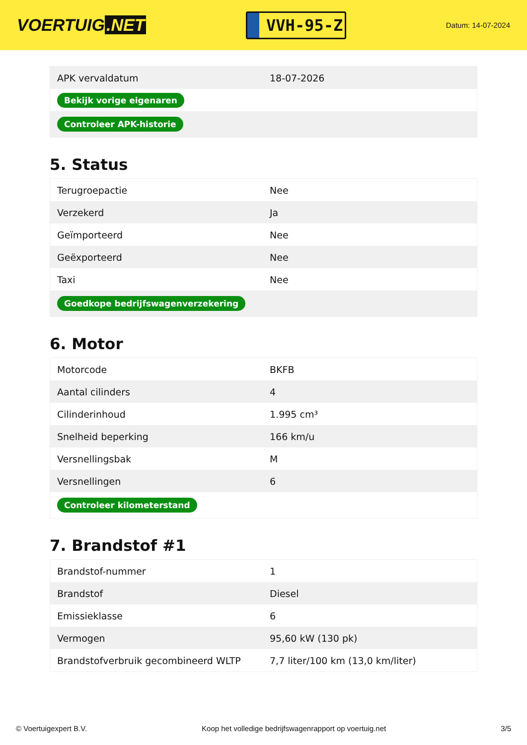VOERTUIG.NET
VVH-95-Z
Datum: 14-07-2024
| APK vervaldatum | 18-07-2026 |
| Bekijk vorige eigenaren | |
| Controleer APK-historie | |
5. Status
| Terugroepactie | Nee |
| Verzekerd | Ja |
| Geïmporteerd | Nee |
| Geëxporteerd | Nee |
| Taxi | Nee |
| Goedkope bedrijfswagenverzekering | |
6. Motor
| Motorcode | BKFB |
| Aantal cilinders | 4 |
| Cilinderinhoud | 1.995 cm³ |
| Snelheid beperking | 166 km/u |
| Versnellingsbak | M |
| Versnellingen | 6 |
| Controleer kilometerstand | |
7. Brandstof #1
| Brandstof-nummer | 1 |
| Brandstof | Diesel |
| Emissieklasse | 6 |
| Vermogen | 95,60 kW (130 pk) |
| Brandstofverbruik gecombineerd WLTP | 7,7 liter/100 km (13,0 km/liter) |
© Voertuigexpert B.V. Koop het volledige bedrijfswagenrapport op voertuig.net 3/5